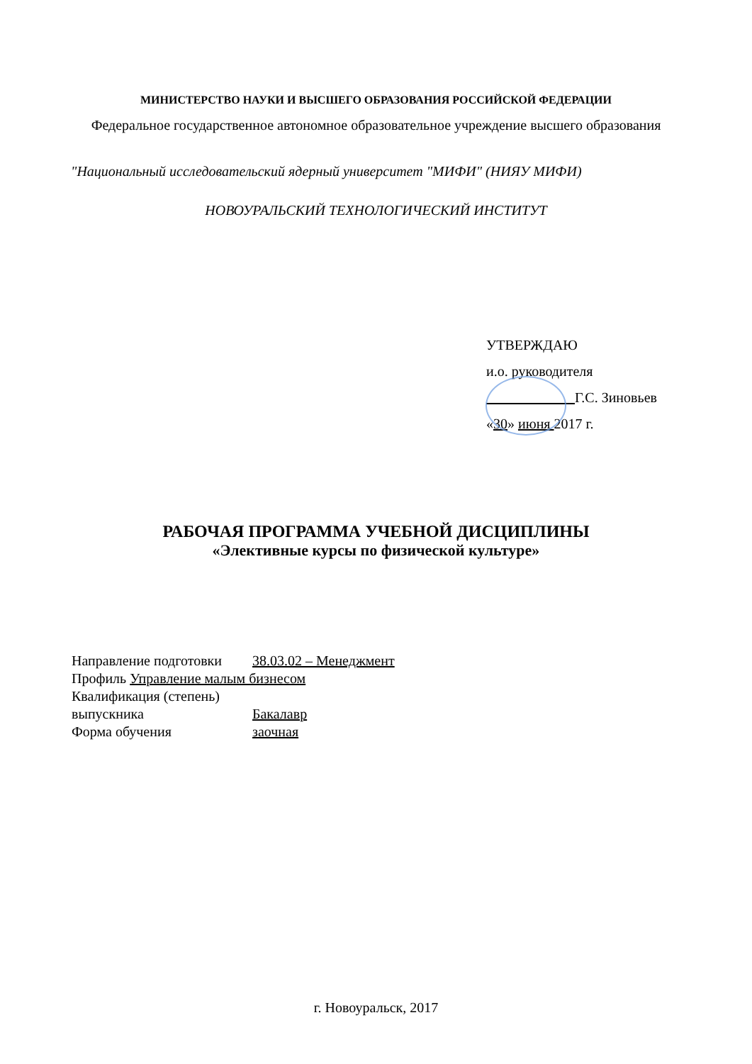МИНИСТЕРСТВО НАУКИ И ВЫСШЕГО ОБРАЗОВАНИЯ РОССИЙСКОЙ ФЕДЕРАЦИИ
Федеральное государственное автономное образовательное учреждение высшего образования
"Национальный исследовательский ядерный университет "МИФИ" (НИЯУ МИФИ)
НОВОУРАЛЬСКИЙ ТЕХНОЛОГИЧЕСКИЙ ИНСТИТУТ
УТВЕРЖДАЮ
и.о. руководителя
Г.С. Зиновьев
«30» июня 2017 г.
РАБОЧАЯ ПРОГРАММА УЧЕБНОЙ ДИСЦИПЛИНЫ
«Элективные курсы по физической культуре»
Направление подготовки 38.03.02 – Менеджмент
Профиль Управление малым бизнесом
Квалификация (степень)
выпускника Бакалавр
Форма обучения заочная
г. Новоуральск, 2017